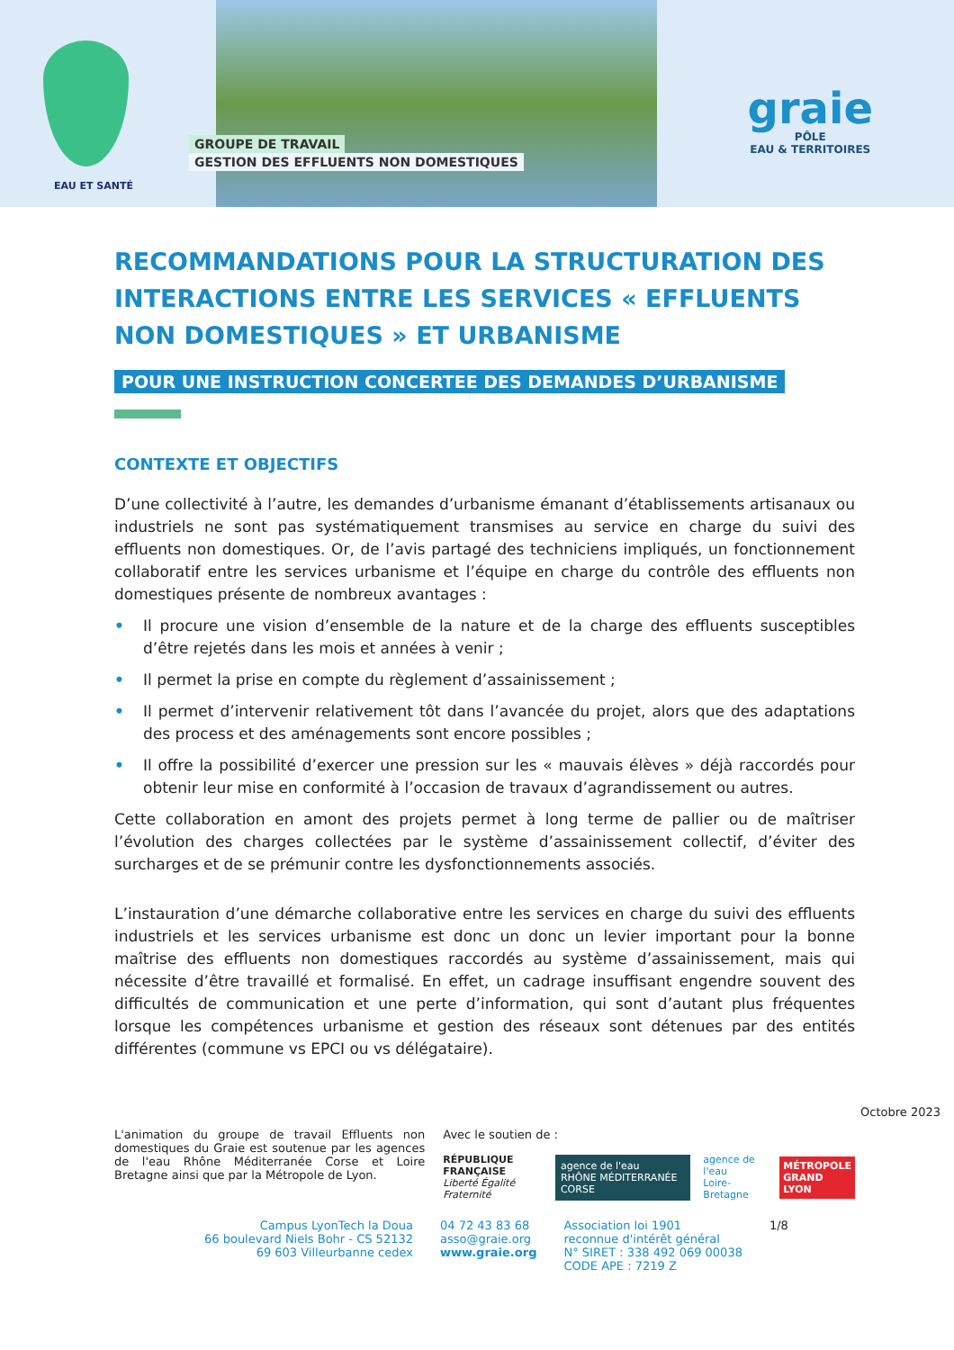EAU ET SANTÉ
GROUPE DE TRAVAIL
GESTION DES EFFLUENTS NON DOMESTIQUES
graie
PÔLE
EAU & TERRITOIRES
RECOMMANDATIONS POUR LA STRUCTURATION DES INTERACTIONS ENTRE LES SERVICES « EFFLUENTS NON DOMESTIQUES » ET URBANISME
POUR UNE INSTRUCTION CONCERTEE DES DEMANDES D’URBANISME
CONTEXTE ET OBJECTIFS
D’une collectivité à l’autre, les demandes d’urbanisme émanant d’établissements artisanaux ou industriels ne sont pas systématiquement transmises au service en charge du suivi des effluents non domestiques. Or, de l’avis partagé des techniciens impliqués, un fonctionnement collaboratif entre les services urbanisme et l’équipe en charge du contrôle des effluents non domestiques présente de nombreux avantages :
• Il procure une vision d’ensemble de la nature et de la charge des effluents susceptibles d’être rejetés dans les mois et années à venir ;
• Il permet la prise en compte du règlement d’assainissement ;
• Il permet d’intervenir relativement tôt dans l’avancée du projet, alors que des adaptations des process et des aménagements sont encore possibles ;
• Il offre la possibilité d’exercer une pression sur les « mauvais élèves » déjà raccordés pour obtenir leur mise en conformité à l’occasion de travaux d’agrandissement ou autres.
Cette collaboration en amont des projets permet à long terme de pallier ou de maîtriser l’évolution des charges collectées par le système d’assainissement collectif, d’éviter des surcharges et de se prémunir contre les dysfonctionnements associés.
L’instauration d’une démarche collaborative entre les services en charge du suivi des effluents industriels et les services urbanisme est donc un donc un levier important pour la bonne maîtrise des effluents non domestiques raccordés au système d’assainissement, mais qui nécessite d’être travaillé et formalisé. En effet, un cadrage insuffisant engendre souvent des difficultés de communication et une perte d’information, qui sont d’autant plus fréquentes lorsque les compétences urbanisme et gestion des réseaux sont détenues par des entités différentes (commune vs EPCI ou vs délégataire).
Octobre 2023
L'animation du groupe de travail Effluents non domestiques du Graie est soutenue par les agences de l'eau Rhône Méditerranée Corse et Loire Bretagne ainsi que par la Métropole de Lyon.
Avec le soutien de :
RÉPUBLIQUE
FRANÇAISE
Liberté Égalité Fraternité
agence de l'eau
RHÔNE MÉDITERRANÉE CORSE
agence de l'eau
Loire-Bretagne
MÉTROPOLE
GRAND LYON
Campus LyonTech la Doua
66 boulevard Niels Bohr - CS 52132
69 603 Villeurbanne cedex
04 72 43 83 68
asso@graie.org
www.graie.org
Association loi 1901
reconnue d'intérêt général
N° SIRET : 338 492 069 00038
CODE APE : 7219 Z
1/8